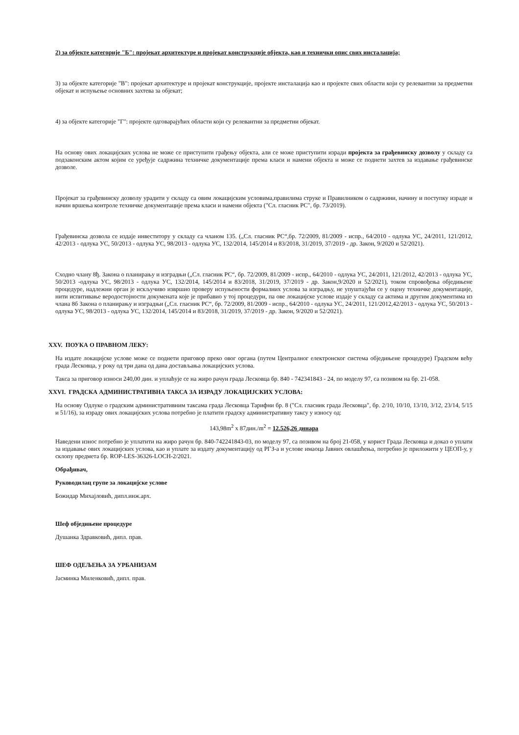2) за објекте категорије "Б": пројекат архитектуре и пројекат конструкције објекта, као и технички опис свих инсталација;
3) за објекте категорије "В": пројекат архитектуре и пројекат конструкције, пројекте инсталација као и пројекте свих области који су релевантни за предметни објекат и испуњење основних захтева за објекат;
4) за објекте категорије "Г": пројекте одговарајућих области који су релевантни за предметни објекат.
На основу ових локацијских услова не може се приступити грађењу објекта, али се може приступити изради пројекта за грађевинску дозволу у складу са подзаконским актом којим се уређује садржина техничке документације према класи и намени објекта и може се поднети захтев за издавање грађевинске дозволе.
Пројекат за грађевинску дозволу урадити у складу са овим локацијским условима,правилима струке и Правилником о садржини, начину и поступку израде и начин вршења контроле техничке документације према класи и намени објекта ("Сл. гласник РС", бр. 73/2019).
Грађевинска дозвола се издаје инвеститору у складу са чланом 135. („Сл. гласник РС“,бр. 72/2009, 81/2009 - испр., 64/2010 - одлука УС, 24/2011, 121/2012, 42/2013 - одлука УС, 50/2013 - одлука УС, 98/2013 - одлука УС, 132/2014, 145/2014 и 83/2018, 31/2019, 37/2019 - др. Закон, 9/2020 и 52/2021).
Сходно члану 8ђ. Закона о планирању и изградњи („Сл. гласник РС“, бр. 72/2009, 81/2009 - испр., 64/2010 - одлука УС, 24/2011, 121/2012, 42/2013 - одлука УС, 50/2013 -одлука УС, 98/2013 - одлука УС, 132/2014, 145/2014 и 83/2018, 31/2019, 37/2019 - др. Закон,9/2020 и 52/2021), током спровођења обједињене процедуре, надлежни орган је искључиво извршио проверу испуњености формалних услова за изградњу, не упуштајући се у оцену техничке документације, нити испитивање веродостојности докумената које је прибавио у тој процедури, па ове локацијске услове издаје у складу са актима и другим документима из члана 8б Закона о планирању и изградњи („Сл. гласник РС“, бр. 72/2009, 81/2009 - испр., 64/2010 - одлука УС, 24/2011, 121/2012,42/2013 - одлука УС, 50/2013 - одлука УС, 98/2013 - одлука УС, 132/2014, 145/2014 и 83/2018, 31/2019, 37/2019 - др. Закон, 9/2020 и 52/2021).
XXV. ПОУКА О ПРАВНОМ ЛЕКУ:
На издате локацијске услове може се поднети приговор преко овог органа (путем Централног електронског система обједињене процедуре) Градском већу града Лесковца, у року од три дана од дана достављања локацијских услова.
Такса за приговор износи 240,00 дин. и уплаћује се на жиро рачун града Лесковца бр. 840 - 742341843 - 24, по моделу 97, са позивом на бр. 21-058.
XXVI. ГРАДСКА АДМИНИСТРАТИВНА ТАКСА ЗА ИЗРАДУ ЛОКАЦИЈСКИХ УСЛОВА:
На основу Одлуке о градским административним таксама града Лесковца Тарифни бр. 8 ("Сл. гласник града Лесковца", бр. 2/10, 10/10, 13/10, 3/12, 23/14, 5/15 и 51/16), за израду ових локацијских услова потребно је платити градску административну таксу у износу од:
143,98m<sup>2</sup> x 87дин./m<sup>2</sup> = 12.526,26 динара
Наведени износ потребно је уплатити на жиро рачун бр. 840-742241843-03, по моделу 97, са позивом на број 21-058, у корист Града Лесковца и доказ о уплати за издавање ових локацијских услова, као и уплате за издату документацију од РГЗ-а и услове имаоца Јавних овлашћења, потребно је приложити у ЦЕОП-у, у склопу предмета бр. ROP-LES-36326-LOCH-2/2021.
Обрађивач,
Руководилац групе за локацијске услове
Божидар Михајловић, дипл.инж.арх.
Шеф обједињене процедуре
Душанка Здравковић, дипл. прав.
ШЕФ ОДЕЉЕЊА ЗА УРБАНИЗАМ
Јасминка Миленковић, дипл. прав.